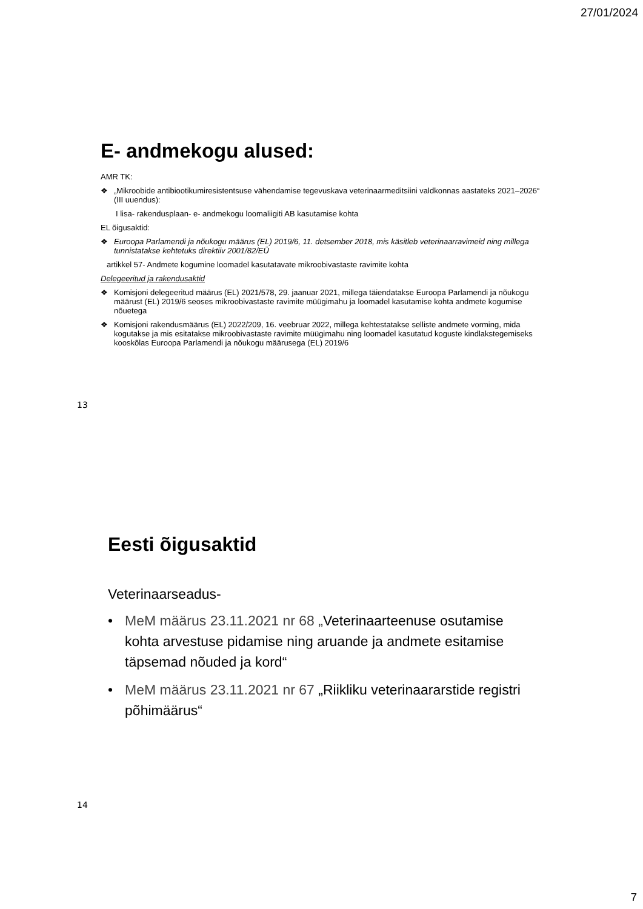27/01/2024
E- andmekogu alused:
AMR TK:
❖ „Mikroobide antibiootikumiresistentsuse vähendamise tegevuskava veterinaarmeditsiini valdkonnas aastateks 2021–2026“ (III uuendus):
I lisa- rakendusplaan- e- andmekogu loomaliigiti AB kasutamise kohta
EL õigusaktid:
❖ Euroopa Parlamendi ja nõukogu määrus (EL) 2019/6, 11. detsember 2018, mis käsitleb veterinaarravimeid ning millega tunnistatakse kehtetuks direktiiv 2001/82/EÜ
artikkel 57- Andmete kogumine loomadel kasutatavate mikroobivastaste ravimite kohta
Delegeeritud ja rakendusaktid
❖ Komisjoni delegeeritud määrus (EL) 2021/578, 29. jaanuar 2021, millega täiendatakse Euroopa Parlamendi ja nõukogu määrust (EL) 2019/6 seoses mikroobivastaste ravimite müügimahu ja loomadel kasutamise kohta andmete kogumise nõuetega
❖ Komisjoni rakendusmäärus (EL) 2022/209, 16. veebruar 2022, millega kehtestatakse selliste andmete vorming, mida kogutakse ja mis esitatakse mikroobivastaste ravimite müügimahu ning loomadel kasutatud koguste kindlakstegemiseks kooskõlas Euroopa Parlamendi ja nõukogu määrusega (EL) 2019/6
13
Eesti õigusaktid
Veterinaarseadus-
• MeM määrus 23.11.2021 nr 68 „Veterinaarteenuse osutamise kohta arvestuse pidamise ning aruande ja andmete esitamise täpsemad nõuded ja kord“
• MeM määrus 23.11.2021 nr 67 „Riikliku veterinaararstide registri põhimäärus“
14
7